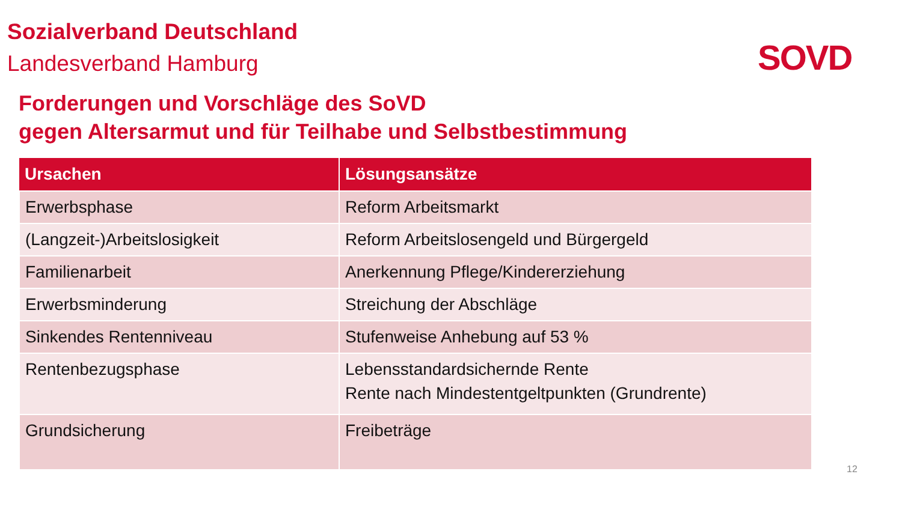Sozialverband Deutschland
Landesverband Hamburg SOVD
Forderungen und Vorschläge des SoVD
gegen Altersarmut und für Teilhabe und Selbstbestimmung
| Ursachen | Lösungsansätze |
| --- | --- |
| Erwerbsphase | Reform Arbeitsmarkt |
| (Langzeit-)Arbeitslosigkeit | Reform Arbeitslosengeld und Bürgergeld |
| Familienarbeit | Anerkennung Pflege/Kindererziehung |
| Erwerbsminderung | Streichung der Abschläge |
| Sinkendes Rentenniveau | Stufenweise Anhebung auf 53 % |
| Rentenbezugsphase | Lebensstandardsichernde Rente Rente nach Mindestentgeltpunkten (Grundrente) |
| Grundsicherung | Freibeträge |
12